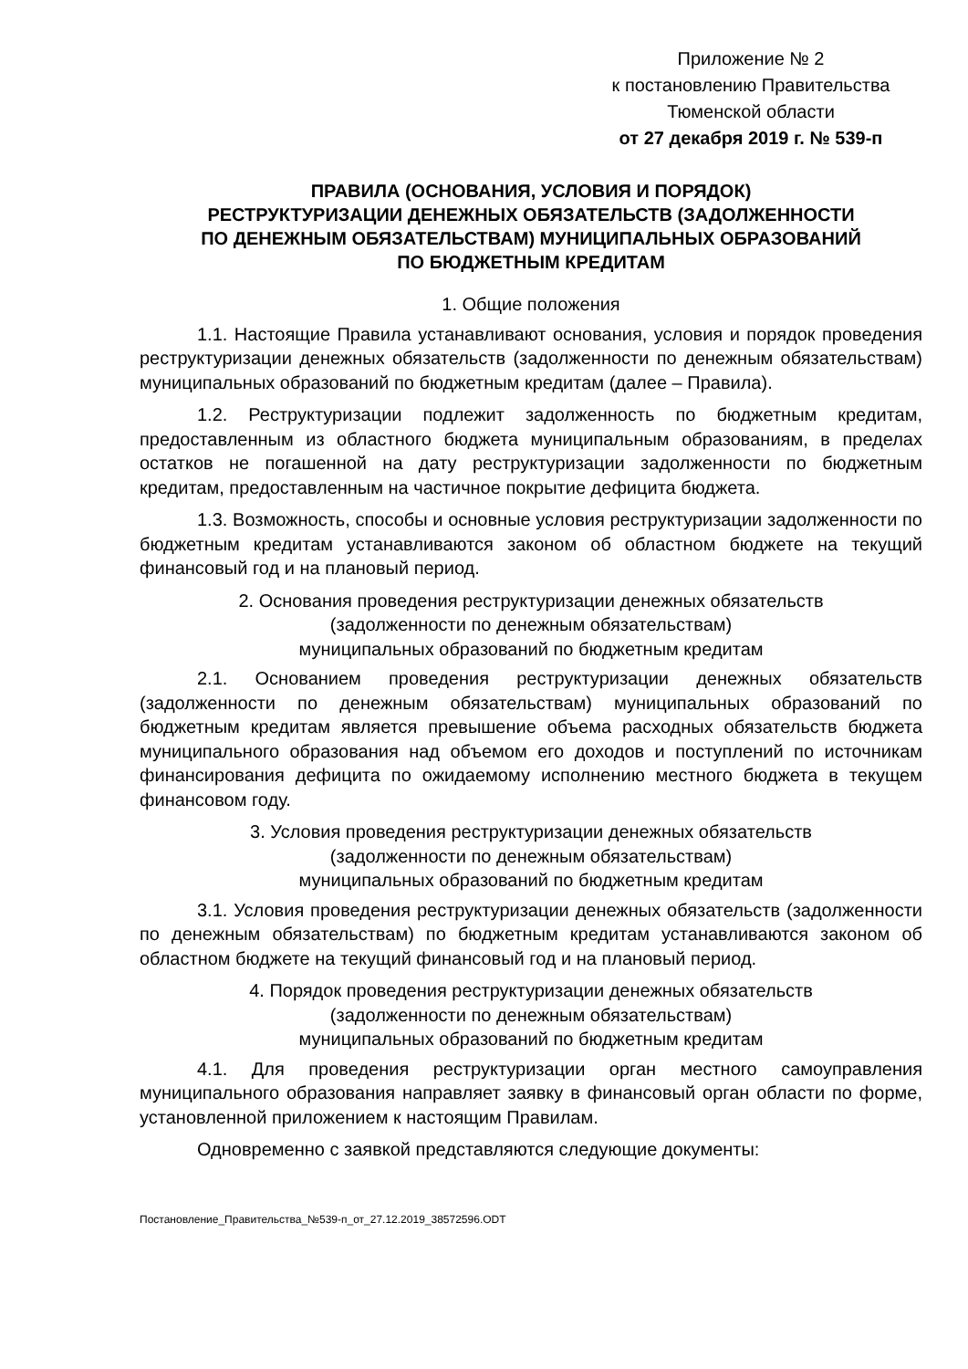Приложение № 2
к постановлению Правительства
Тюменской области
от 27 декабря 2019 г. № 539-п
ПРАВИЛА (ОСНОВАНИЯ, УСЛОВИЯ И ПОРЯДОК)
РЕСТРУКТУРИЗАЦИИ ДЕНЕЖНЫХ ОБЯЗАТЕЛЬСТВ (ЗАДОЛЖЕННОСТИ
ПО ДЕНЕЖНЫМ ОБЯЗАТЕЛЬСТВАМ) МУНИЦИПАЛЬНЫХ ОБРАЗОВАНИЙ
ПО БЮДЖЕТНЫМ КРЕДИТАМ
1. Общие положения
1.1. Настоящие Правила устанавливают основания, условия и порядок проведения реструктуризации денежных обязательств (задолженности по денежным обязательствам) муниципальных образований по бюджетным кредитам (далее – Правила).
1.2. Реструктуризации подлежит задолженность по бюджетным кредитам, предоставленным из областного бюджета муниципальным образованиям, в пределах остатков не погашенной на дату реструктуризации задолженности по бюджетным кредитам, предоставленным на частичное покрытие дефицита бюджета.
1.3. Возможность, способы и основные условия реструктуризации задолженности по бюджетным кредитам устанавливаются законом об областном бюджете на текущий финансовый год и на плановый период.
2. Основания проведения реструктуризации денежных обязательств
(задолженности по денежным обязательствам)
муниципальных образований по бюджетным кредитам
2.1. Основанием проведения реструктуризации денежных обязательств (задолженности по денежным обязательствам) муниципальных образований по бюджетным кредитам является превышение объема расходных обязательств бюджета муниципального образования над объемом его доходов и поступлений по источникам финансирования дефицита по ожидаемому исполнению местного бюджета в текущем финансовом году.
3. Условия проведения реструктуризации денежных обязательств
(задолженности по денежным обязательствам)
муниципальных образований по бюджетным кредитам
3.1. Условия проведения реструктуризации денежных обязательств (задолженности по денежным обязательствам) по бюджетным кредитам устанавливаются законом об областном бюджете на текущий финансовый год и на плановый период.
4. Порядок проведения реструктуризации денежных обязательств
(задолженности по денежным обязательствам)
муниципальных образований по бюджетным кредитам
4.1. Для проведения реструктуризации орган местного самоуправления муниципального образования направляет заявку в финансовый орган области по форме, установленной приложением к настоящим Правилам.
Одновременно с заявкой представляются следующие документы:
Постановление_Правительства_№539-п_от_27.12.2019_38572596.ODT